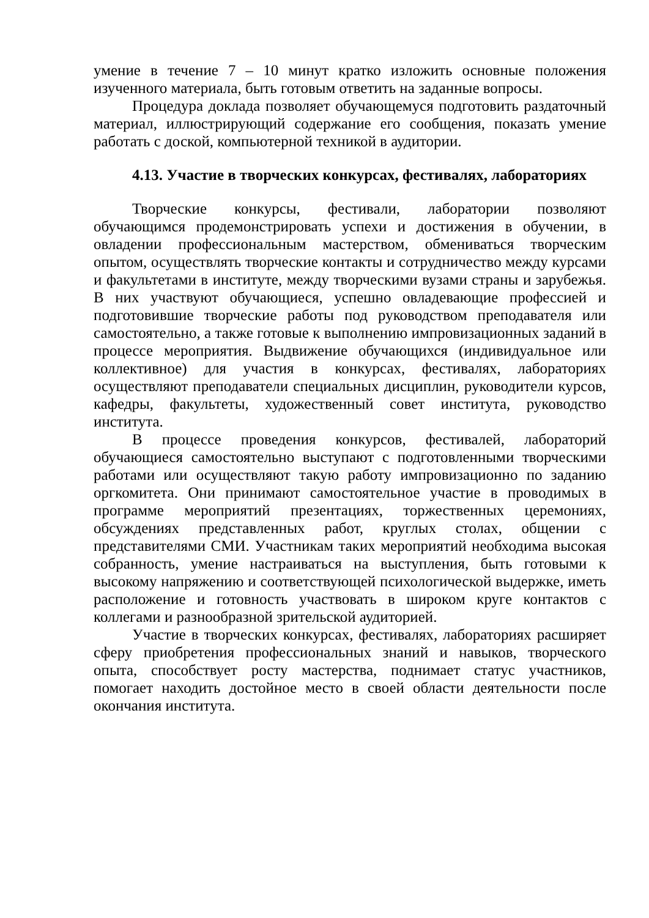умение в течение 7 – 10 минут кратко изложить основные положения изученного материала, быть готовым ответить на заданные вопросы.
Процедура доклада позволяет обучающемуся подготовить раздаточный материал, иллюстрирующий содержание его сообщения, показать умение работать с доской, компьютерной техникой в аудитории.
4.13. Участие в творческих конкурсах, фестивалях, лабораториях
Творческие конкурсы, фестивали, лаборатории позволяют обучающимся продемонстрировать успехи и достижения в обучении, в овладении профессиональным мастерством, обмениваться творческим опытом, осуществлять творческие контакты и сотрудничество между курсами и факультетами в институте, между творческими вузами страны и зарубежья. В них участвуют обучающиеся, успешно овладевающие профессией и подготовившие творческие работы под руководством преподавателя или самостоятельно, а также готовые к выполнению импровизационных заданий в процессе мероприятия. Выдвижение обучающихся (индивидуальное или коллективное) для участия в конкурсах, фестивалях, лабораториях осуществляют преподаватели специальных дисциплин, руководители курсов, кафедры, факультеты, художественный совет института, руководство института.
В процессе проведения конкурсов, фестивалей, лабораторий обучающиеся самостоятельно выступают с подготовленными творческими работами или осуществляют такую работу импровизационно по заданию оргкомитета. Они принимают самостоятельное участие в проводимых в программе мероприятий презентациях, торжественных церемониях, обсуждениях представленных работ, круглых столах, общении с представителями СМИ. Участникам таких мероприятий необходима высокая собранность, умение настраиваться на выступления, быть готовыми к высокому напряжению и соответствующей психологической выдержке, иметь расположение и готовность участвовать в широком круге контактов с коллегами и разнообразной зрительской аудиторией.
Участие в творческих конкурсах, фестивалях, лабораториях расширяет сферу приобретения профессиональных знаний и навыков, творческого опыта, способствует росту мастерства, поднимает статус участников, помогает находить достойное место в своей области деятельности после окончания института.